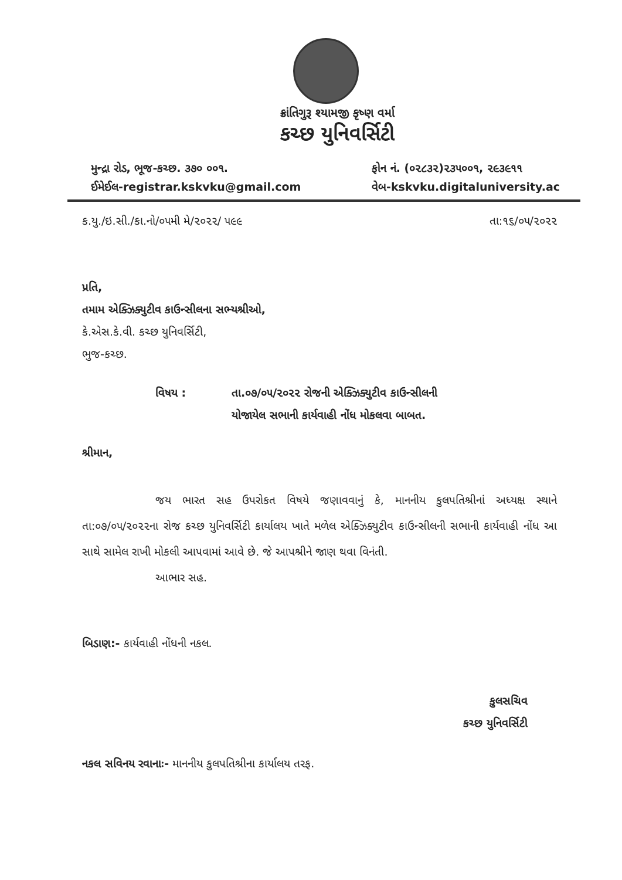ક્રાંતિગુરૂ શ્યામજી કૃષ્ણ વર્મા
કચ્છ યુનિવર્સિટી
મુન્દ્રા રોડ, ભૂજ-કચ્છ. ૩૭૦ ૦૦૧.
ઈમેઈલ-registrar.kskvku@gmail.com
ફોન નં. (૦૨૮૩૨)૨૩૫૦૦૧, ૨૯૩૯૧૧
વેબ-kskvku.digitaluniversity.ac
ક.યુ./ઇ.સી./કા.નો/૦૫મી મે/૨૦૨૨/ ૫૯૯ તા:૧૬/૦૫/૨૦૨૨
પ્રતિ,
તમામ એક્ઝિક્યુટીવ કાઉન્સીલના સભ્યશ્રીઓ,
કે.એસ.કે.વી. કચ્છ યુનિવર્સિટી,
ભુજ-કચ્છ.
વિષય : તા.૦૭/૦૫/૨૦૨૨ રોજની એક્ઝિક્યુટીવ કાઉન્સીલની
યોજાયેલ સભાની કાર્યવાહી નોંધ મોકલવા બાબત.
શ્રીમાન,
જય ભારત સહ ઉપરોકત વિષયે જણાવવાનું કે, માનનીય કુલપતિશ્રીનાં અધ્યક્ષ સ્થાને તા:૦૭/૦૫/૨૦૨૨ના રોજ કચ્છ યુનિવર્સિટી કાર્યાલય ખાતે મળેલ એક્ઝિક્યુટીવ કાઉન્સીલની સભાની કાર્યવાહી નોંધ આ સાથે સામેલ રાખી મોકલી આપવામાં આવે છે. જે આપશ્રીને જાણ થવા વિનંતી.
આભાર સહ.
બિડાણ:- કાર્યવાહી નોંધની નકલ.
કુલસચિવ
કચ્છ યુનિવર્સિટી
નકલ સવિનય રવાનાઃ- માનનીય કુલપતિશ્રીના કાર્યાલય તરફ.